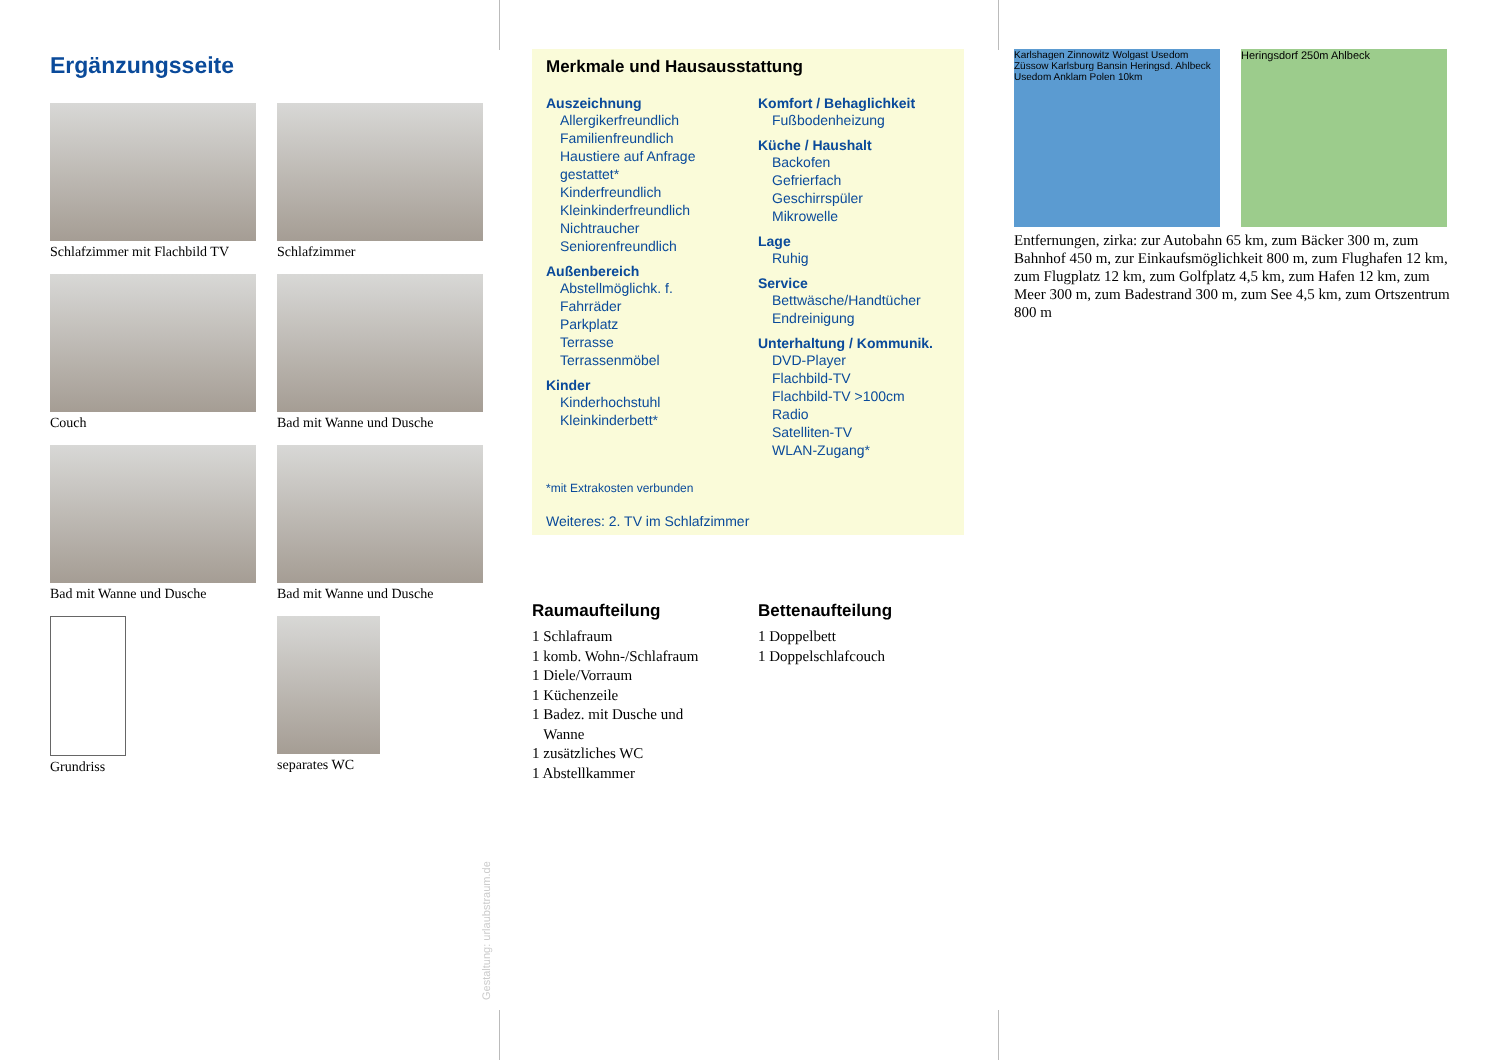Ergänzungsseite
Schlafzimmer mit Flachbild TV
Schlafzimmer
Couch
Bad mit Wanne und Dusche
Bad mit Wanne und Dusche
Bad mit Wanne und Dusche
Grundriss
separates WC
Gestaltung: urlaubstraum.de
Merkmale und Hausausstattung
Auszeichnung
Allergikerfreundlich
Familienfreundlich
Haustiere auf Anfrage gestattet*
Kinderfreundlich
Kleinkinderfreundlich
Nichtraucher
Seniorenfreundlich
Außenbereich
Abstellmöglichk. f. Fahrräder
Parkplatz
Terrasse
Terrassenmöbel
Kinder
Kinderhochstuhl
Kleinkinderbett*
Komfort / Behaglichkeit
Fußbodenheizung
Küche / Haushalt
Backofen
Gefrierfach
Geschirrspüler
Mikrowelle
Lage
Ruhig
Service
Bettwäsche/Handtücher
Endreinigung
Unterhaltung / Kommunik.
DVD-Player
Flachbild-TV
Flachbild-TV >100cm
Radio
Satelliten-TV
WLAN-Zugang*
*mit Extrakosten verbunden
Weiteres: 2. TV im Schlafzimmer
Raumaufteilung
1 Schlafraum
1 komb. Wohn-/Schlafraum
1 Diele/Vorraum
1 Küchenzeile
1 Badez. mit Dusche und
Wanne
1 zusätzliches WC
1 Abstellkammer
Bettenaufteilung
1 Doppelbett
1 Doppelschlafcouch
Karlshagen Zinnowitz Wolgast Usedom Züssow Karlsburg Bansin Heringsd. Ahlbeck Usedom Anklam Polen 10km
Heringsdorf 250m Ahlbeck
Entfernungen, zirka: zur Autobahn 65 km, zum Bäcker 300 m, zum Bahnhof 450 m, zur Einkaufsmöglichkeit 800 m, zum Flughafen 12 km, zum Flugplatz 12 km, zum Golfplatz 4,5 km, zum Hafen 12 km, zum Meer 300 m, zum Badestrand 300 m, zum See 4,5 km, zum Ortszentrum 800 m